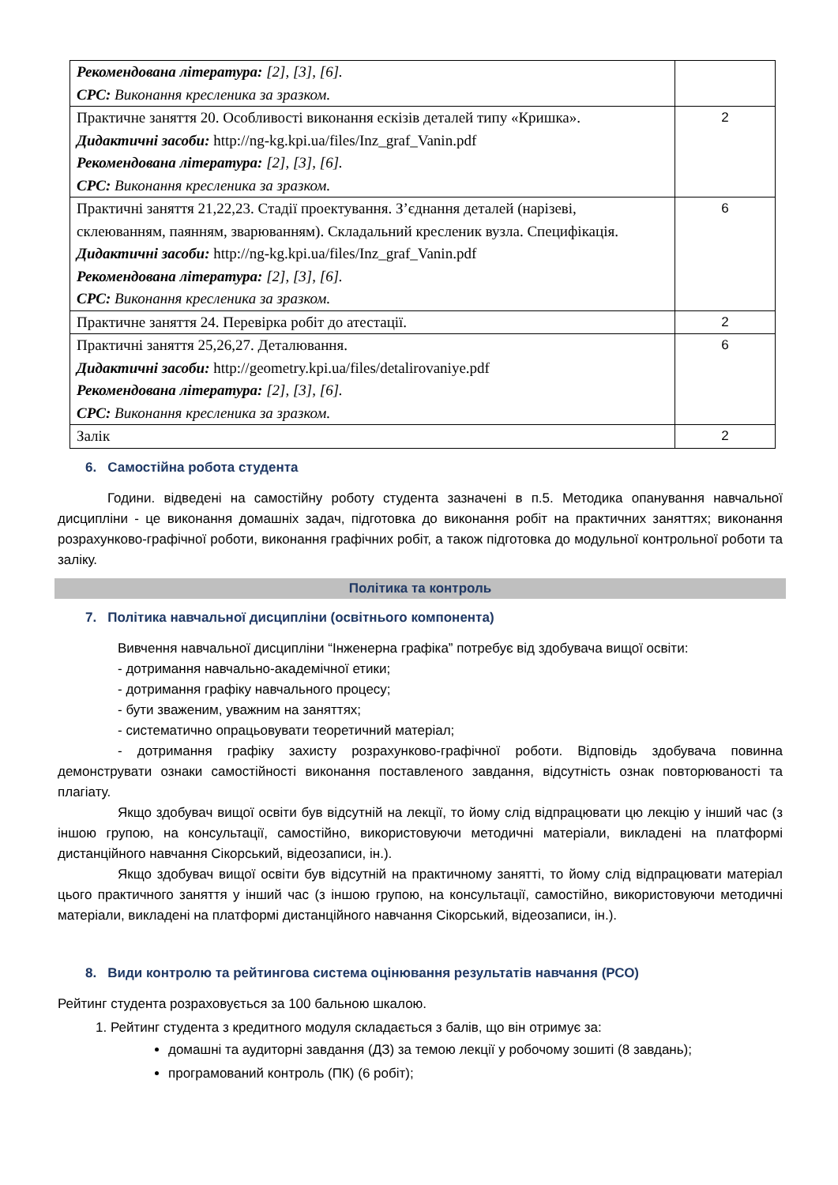| Рекомендована література: [2], [3], [6]. СРС: Виконання креслени­ка за зразком. | |
| Практичне заняття 20. Особливості виконання ескізів деталей типу «Кришка». Дидактичні засоби: http://ng-kg.kpi.ua/files/Inz_graf_Vanin.pdf Рекомендована література: [2], [3], [6]. СРС: Виконання кресленика за зразком. | 2 |
| Практичні заняття 21,22,23. Стадії проектування. З’єднання деталей (нарізеві, склеюванням, паянням, зварюванням). Складальний кресленик вузла. Специфікація. Дидактичні засоби: http://ng-kg.kpi.ua/files/Inz_graf_Vanin.pdf Рекомендована література: [2], [3], [6]. СРС: Виконання кресленика за зразком. | 6 |
| Практичне заняття 24. Перевірка робіт до атестації. | 2 |
| Практичні заняття 25,26,27. Деталювання. Дидактичні засоби: http://geometry.kpi.ua/files/detalirovaniye.pdf Рекомендована література: [2], [3], [6]. СРС: Виконання кресленика за зразком. | 6 |
| Залік | 2 |
6. Самостійна робота студента
Години. відведені на самостійну роботу студента зазначені в п.5. Методика опанування навчальної дисципліни - це виконання домашніх задач, підготовка до виконання робіт на практичних заняттях; виконання розрахунково-графічної роботи, виконання графічних робіт, а також підготовка до модульної контрольної роботи та заліку.
Політика та контроль
7. Політика навчальної дисципліни (освітнього компонента)
Вивчення навчальної дисципліни “Інженерна графіка” потребує від здобувача вищої освіти:
- дотримання навчально-академічної етики;
- дотримання графіку навчального процесу;
- бути зваженим, уважним на заняттях;
- систематично опрацьовувати теоретичний матеріал;
- дотримання графіку захисту розрахунково-графічної роботи. Відповідь здобувача повинна демонструвати ознаки самостійності виконання поставленого завдання, відсутність ознак повторюваності та плагіату.
Якщо здобувач вищої освіти був відсутній на лекції, то йому слід відпрацювати цю лекцію у інший час (з іншою групою, на консультації, самостійно, використовуючи методичні матеріали, викладені на платформі дистанційного навчання Сікорський, відеозаписи, ін.).
Якщо здобувач вищої освіти був відсутній на практичному занятті, то йому слід відпрацювати матеріал цього практичного заняття у інший час (з іншою групою, на консультації, самостійно, використовуючи методичні матеріали, викладені на платформі дистанційного навчання Сікорський, відеозаписи, ін.).
8. Види контролю та рейтингова система оцінювання результатів навчання (РСО)
Рейтинг студента розраховується за 100 бальною шкалою.
1. Рейтинг студента з кредитного модуля складається з балів, що він отримує за:
домашні та аудиторні завдання (ДЗ) за темою лекції у робочому зошиті (8 завдань);
програмований контроль (ПК) (6 робіт);